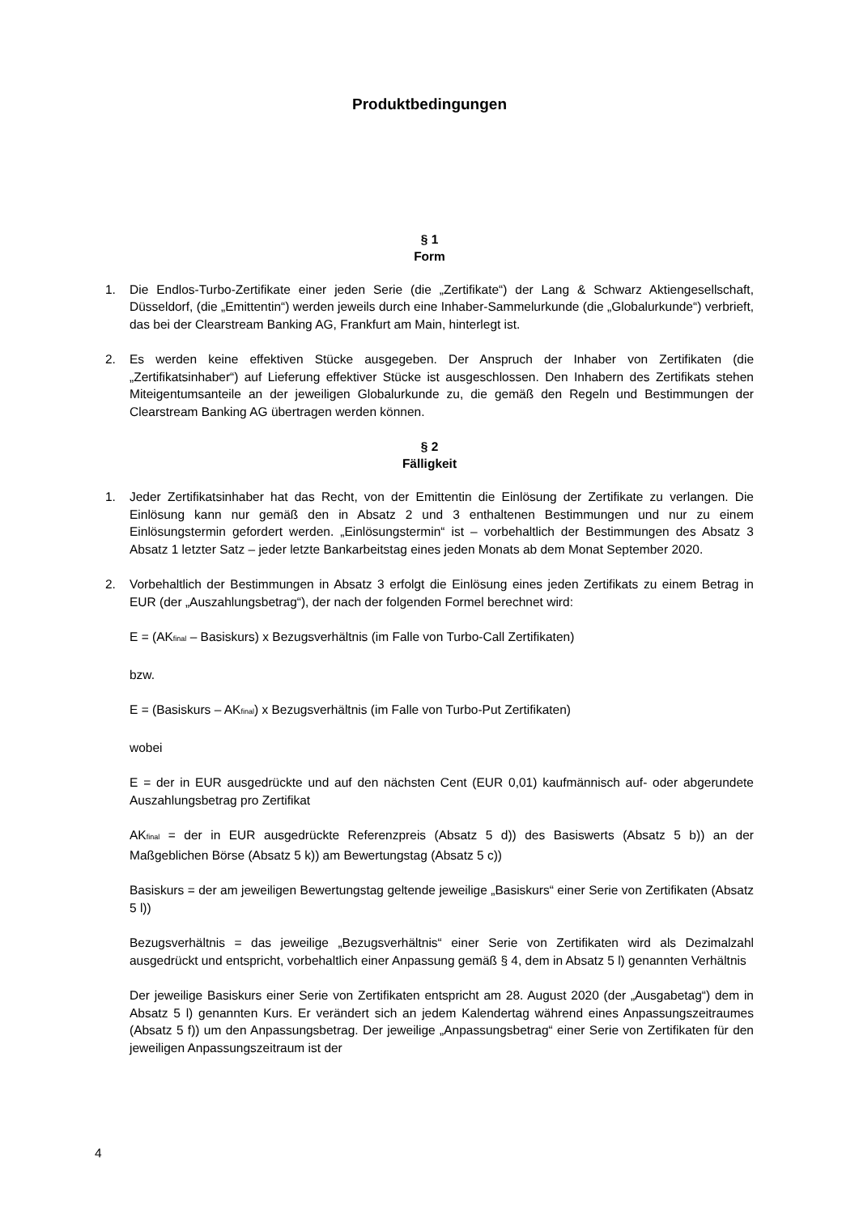Produktbedingungen
§ 1
Form
1. Die Endlos-Turbo-Zertifikate einer jeden Serie (die „Zertifikate“) der Lang & Schwarz Aktiengesellschaft, Düsseldorf, (die „Emittentin“) werden jeweils durch eine Inhaber-Sammelurkunde (die „Globalurkunde“) verbrieft, das bei der Clearstream Banking AG, Frankfurt am Main, hinterlegt ist.
2. Es werden keine effektiven Stücke ausgegeben. Der Anspruch der Inhaber von Zertifikaten (die „Zertifikatsinhaber“) auf Lieferung effektiver Stücke ist ausgeschlossen. Den Inhabern des Zertifikats stehen Miteigentumsanteile an der jeweiligen Globalurkunde zu, die gemäß den Regeln und Bestimmungen der Clearstream Banking AG übertragen werden können.
§ 2
Fälligkeit
1. Jeder Zertifikatsinhaber hat das Recht, von der Emittentin die Einlösung der Zertifikate zu verlangen. Die Einlösung kann nur gemäß den in Absatz 2 und 3 enthaltenen Bestimmungen und nur zu einem Einlösungstermin gefordert werden. „Einlösungstermin“ ist – vorbehaltlich der Bestimmungen des Absatz 3 Absatz 1 letzter Satz – jeder letzte Bankarbeitstag eines jeden Monats ab dem Monat September 2020.
2. Vorbehaltlich der Bestimmungen in Absatz 3 erfolgt die Einlösung eines jeden Zertifikats zu einem Betrag in EUR (der „Auszahlungsbetrag“), der nach der folgenden Formel berechnet wird:
E = (AK<sub>final</sub> – Basiskurs) x Bezugsverhältnis (im Falle von Turbo-Call Zertifikaten)
bzw.
E = (Basiskurs – AK<sub>final</sub>) x Bezugsverhältnis (im Falle von Turbo-Put Zertifikaten)
wobei
E = der in EUR ausgedrückte und auf den nächsten Cent (EUR 0,01) kaufmännisch auf- oder abgerundete Auszahlungsbetrag pro Zertifikat
AK<sub>final</sub> = der in EUR ausgedrückte Referenzpreis (Absatz 5 d)) des Basiswerts (Absatz 5 b)) an der Maßgeblichen Börse (Absatz 5 k)) am Bewertungstag (Absatz 5 c))
Basiskurs = der am jeweiligen Bewertungstag geltende jeweilige „Basiskurs“ einer Serie von Zertifikaten (Absatz 5 l))
Bezugsverhältnis = das jeweilige „Bezugsverhältnis“ einer Serie von Zertifikaten wird als Dezimalzahl ausgedrückt und entspricht, vorbehaltlich einer Anpassung gemäß § 4, dem in Absatz 5 l) genannten Verhältnis
Der jeweilige Basiskurs einer Serie von Zertifikaten entspricht am 28. August 2020 (der „Ausgabetag“) dem in Absatz 5 l) genannten Kurs. Er verändert sich an jedem Kalendertag während eines Anpassungszeitraumes (Absatz 5 f)) um den Anpassungsbetrag. Der jeweilige „Anpassungsbetrag“ einer Serie von Zertifikaten für den jeweiligen Anpassungszeitraum ist der
4